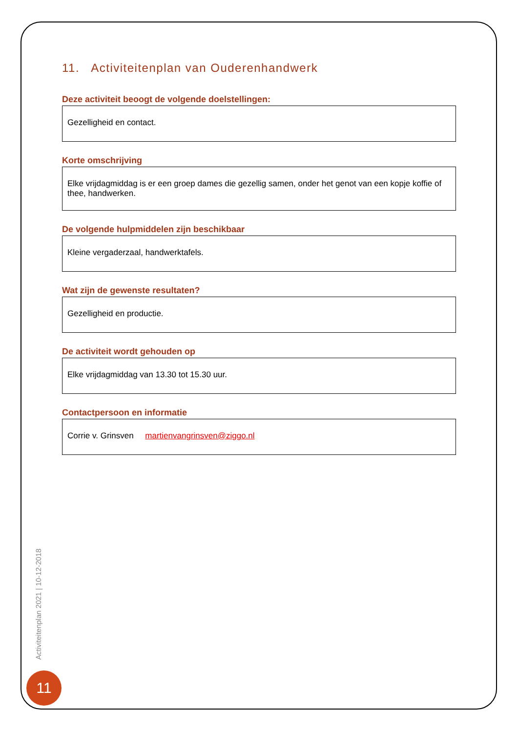11. Activiteitenplan van Ouderenhandwerk
Deze activiteit beoogt de volgende doelstellingen:
Gezelligheid en contact.
Korte omschrijving
Elke vrijdagmiddag is er een groep dames die gezellig samen, onder het genot van een kopje koffie of thee, handwerken.
De volgende hulpmiddelen zijn beschikbaar
Kleine vergaderzaal, handwerktafels.
Wat zijn de gewenste resultaten?
Gezelligheid en productie.
De activiteit wordt gehouden op
Elke vrijdagmiddag van 13.30 tot 15.30 uur.
Contactpersoon en informatie
Corrie v. Grinsven martienvangrinsven@ziggo.nl
Activiteitenplan 2021 | 10-12-2018
11